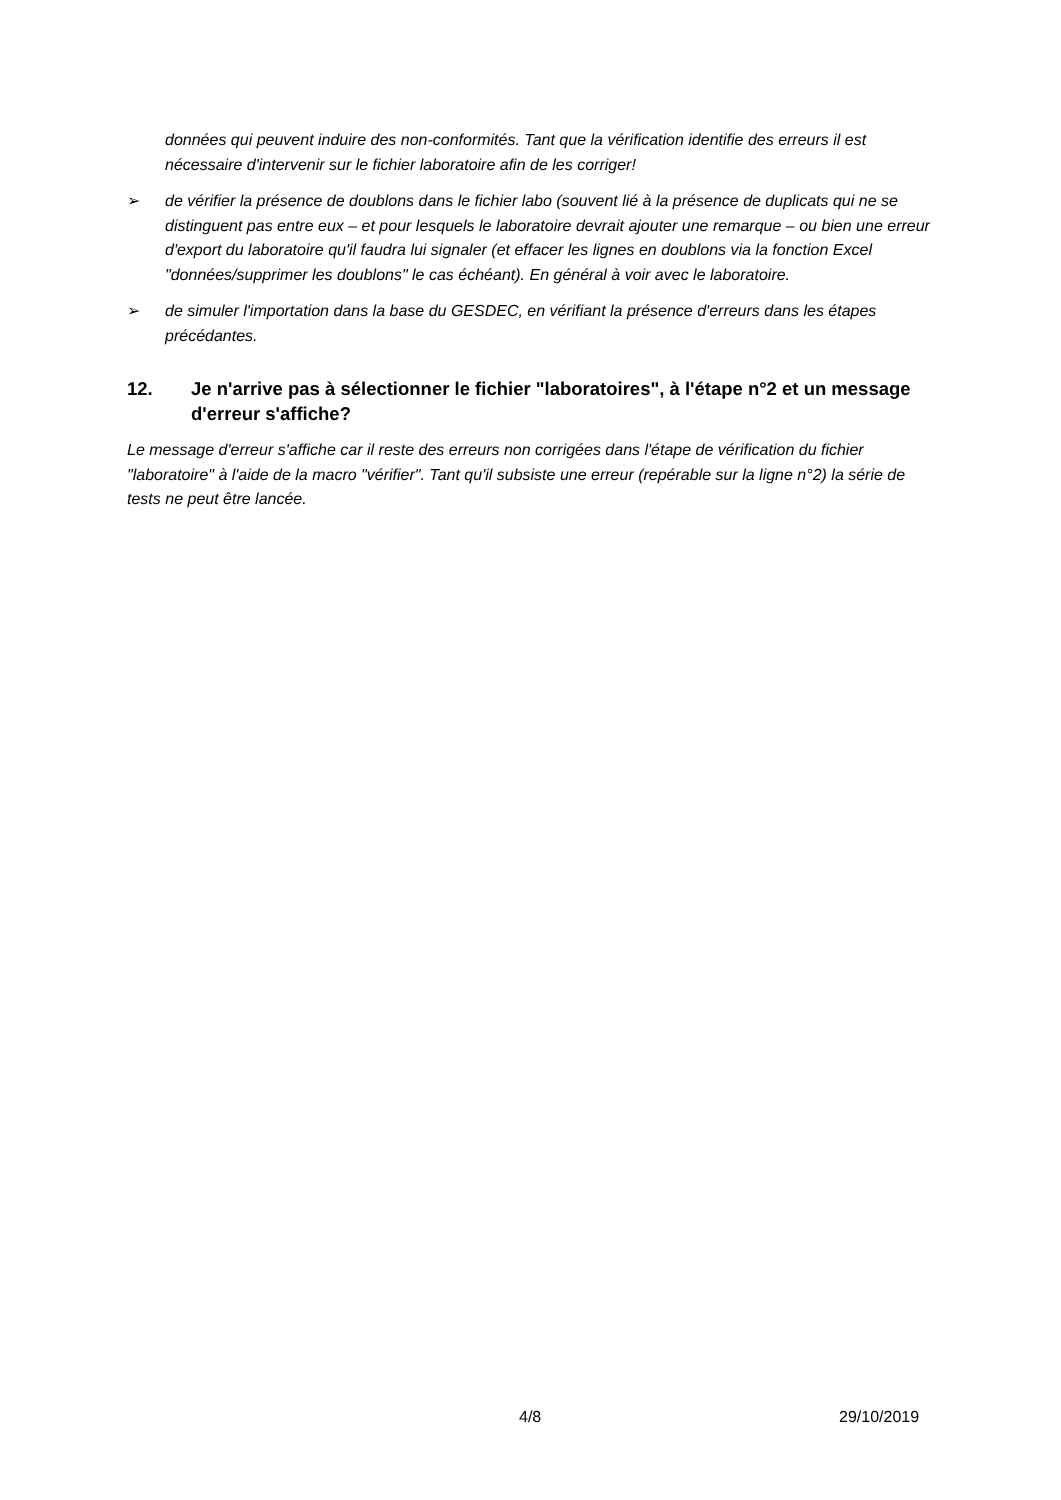données qui peuvent induire des non-conformités. Tant que la vérification identifie des erreurs il est nécessaire d'intervenir sur le fichier laboratoire afin de les corriger!
➢ de vérifier la présence de doublons dans le fichier labo (souvent lié à la présence de duplicats qui ne se distinguent pas entre eux – et pour lesquels le laboratoire devrait ajouter une remarque – ou bien une erreur d'export du laboratoire qu'il faudra lui signaler (et effacer les lignes en doublons via la fonction Excel "données/supprimer les doublons" le cas échéant). En général à voir avec le laboratoire.
➢ de simuler l'importation dans la base du GESDEC, en vérifiant la présence d'erreurs dans les étapes précédantes.
12. Je n'arrive pas à sélectionner le fichier "laboratoires", à l'étape n°2 et un message d'erreur s'affiche?
Le message d'erreur s'affiche car il reste des erreurs non corrigées dans l'étape de vérification du fichier "laboratoire" à l'aide de la macro "vérifier". Tant qu'il subsiste une erreur (repérable sur la ligne n°2) la série de tests ne peut être lancée.
4/8 29/10/2019